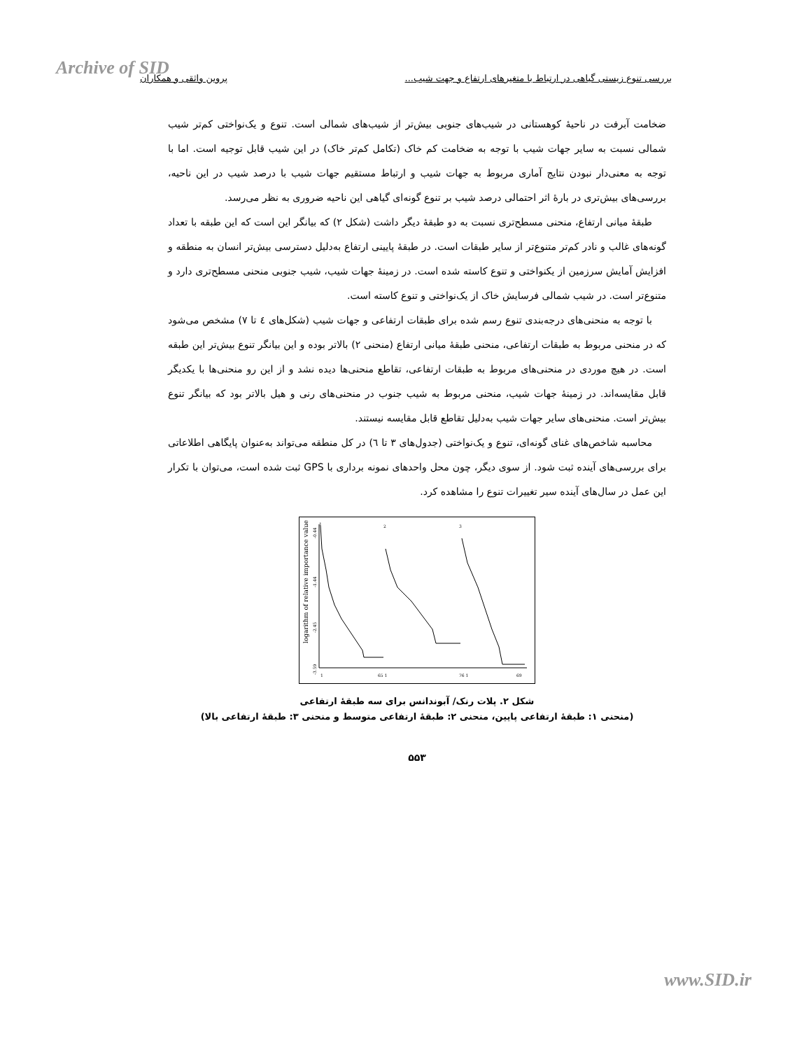Archive of SID بررسی تنوع زیستی گیاهی در ارتباط با متغیرهای ارتفاع و جهت شیب... پروین واثقی و همکاران
ضخامت آبرفت در ناحیهٔ کوهستانی در شیب‌های جنوبی بیش‌تر از شیب‌های شمالی است. تنوع و یک‌نواختی کم‌تر شیب شمالی نسبت به سایر جهات شیب با توجه به ضخامت کم خاک (تکامل کم‌تر خاک) در این شیب قابل توجیه است. اما با توجه به معنی‌دار نبودن نتایج آماری مربوط به جهات شیب و ارتباط مستقیم جهات شیب با درصد شیب در این ناحیه، بررسی‌های بیش‌تری در بارهٔ اثر احتمالی درصد شیب بر تنوع گونه‌ای گیاهی این ناحیه ضروری به نظر می‌رسد.
طبقهٔ میانی ارتفاع، منحنی مسطح‌تری نسبت به دو طبقهٔ دیگر داشت (شکل ۲) که بیانگر این است که این طبقه با تعداد گونه‌های غالب و نادر کم‌تر متنوع‌تر از سایر طبقات است. در طبقهٔ پایینی ارتفاع به‌دلیل دسترسی بیش‌تر انسان به منطقه و افزایش آمایش سرزمین از یکنواختی و تنوع کاسته شده است. در زمینهٔ جهات شیب، شیب جنوبی منحنی مسطح‌تری دارد و متنوع‌تر است. در شیب شمالی فرسایش خاک از یک‌نواختی و تنوع کاسته است.
با توجه به منحنی‌های درجه‌بندی تنوع رسم شده برای طبقات ارتفاعی و جهات شیب (شکل‌های ٤ تا ٧) مشخص می‌شود که در منحنی مربوط به طبقات ارتفاعی، منحنی طبقهٔ میانی ارتفاع (منحنی ۲) بالاتر بوده و این بیانگر تنوع بیش‌تر این طبقه است. در هیچ موردی در منحنی‌های مربوط به طبقات ارتفاعی، تقاطع منحنی‌ها دیده نشد و از این رو منحنی‌ها با یکدیگر قابل مقایسه‌اند. در زمینهٔ جهات شیب، منحنی مربوط به شیب جنوب در منحنی‌های رنی و هیل بالاتر بود که بیانگر تنوع بیش‌تر است. منحنی‌های سایر جهات شیب به‌دلیل تقاطع قابل مقایسه نیستند.
محاسبه شاخص‌های غنای گونه‌ای، تنوع و یک‌نواختی (جدول‌های ۳ تا ٦) در کل منطقه می‌تواند به‌عنوان پایگاهی اطلاعاتی برای بررسی‌های آینده ثبت شود. از سوی دیگر، چون محل واحدهای نمونه برداری با GPS ثبت شده است، می‌توان با تکرار این عمل در سال‌های آینده سیر تغییرات تنوع را مشاهده کرد.
logarithm of relative importance value
-0.44
-1.44
-2.45
-3.59
1
2
3
1
65 1
76 1
69
شکل ۲. پلات رنک/ آبوندانس برای سه طبقهٔ ارتفاعی
(منحنی ۱: طبقهٔ ارتفاعی پایین، منحنی ۲: طبقهٔ ارتفاعی متوسط و منحنی ۳: طبقهٔ ارتفاعی بالا)
۵۵۳
www.SID.ir